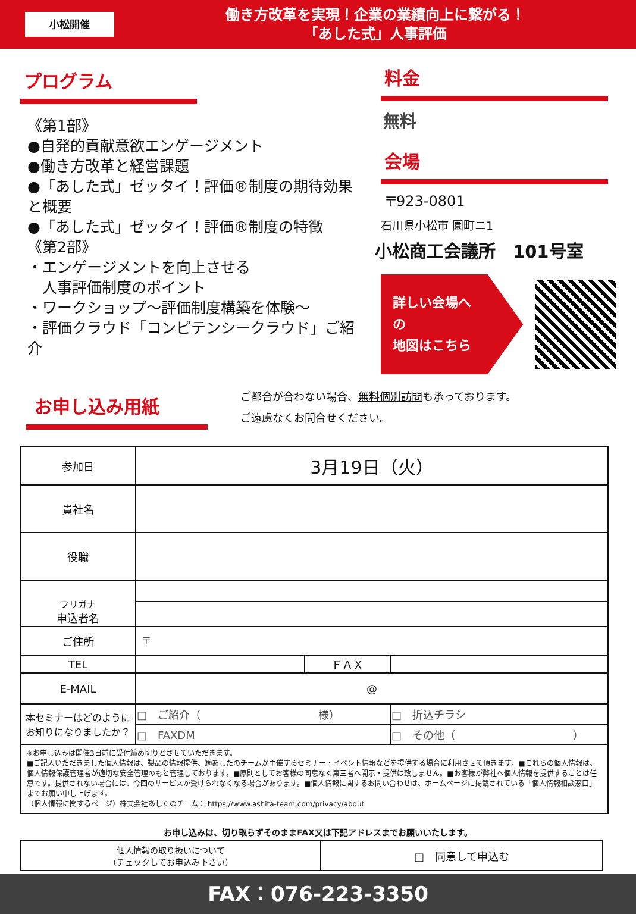小松開催
働き方改革を実現！企業の業績向上に繋がる！
「あした式」人事評価
プログラム
《第1部》
●自発的貢献意欲エンゲージメント
●働き方改革と経営課題
●「あした式」ゼッタイ！評価®制度の期待効果と概要
●「あした式」ゼッタイ！評価®制度の特徴
《第2部》
・エンゲージメントを向上させる
　人事評価制度のポイント
・ワークショップ～評価制度構築を体験～
・評価クラウド「コンピテンシークラウド」ご紹介
料金
無料
会場
〒923-0801
石川県小松市 園町ニ1
小松商工会議所　101号室
詳しい会場への
地図はこちら
お申し込み用紙
ご都合が合わない場合、無料個別訪問も承っております。
ご遠慮なくお問合せください。
| 参加日 | 3月19日（火） | | |
| 貴社名 | | | |
| 役職 | | | |
| フリガナ 申込者名 | | | |
| ご住所 | 〒 | | |
| TEL | | ＦＡＸ | |
| E-MAIL | @ | | |
| 本セミナーはどのように お知りになりましたか？ | □ ご紹介（ 様） | | □ 折込チラシ |
| | □ FAXDM | | □ その他（ ） |
| ※お申し込みは開催3日前に受付締め切りとさせていただきます。 ■ご記入いただきました個人情報は、製品の情報提供、㈱あしたのチームが主催するセミナー・イベント情報などを提供する場合に利用させて頂きます。■これらの個人情報は、個人情報保護管理者が適切な安全管理のもと管理しております。■原則としてお客様の同意なく第三者へ開示・提供は致しません。■お客様が弊社へ個人情報を提供することは任意です。提供されない場合には、今回のサービスが受けられなくなる場合があります。■個人情報に関するお問い合わせは、ホームページに掲載されている「個人情報相談窓口」までお願い申し上げます。 （個人情報に関するページ）株式会社あしたのチーム： https://www.ashita-team.com/privacy/about | | | |
お申し込みは、切り取らずそのままFAX又は下記アドレスまでお願いいたします。
| 個人情報の取り扱いについて （チェックしてお申込み下さい） | □ 同意して申込む |
FAX：076-223-3350